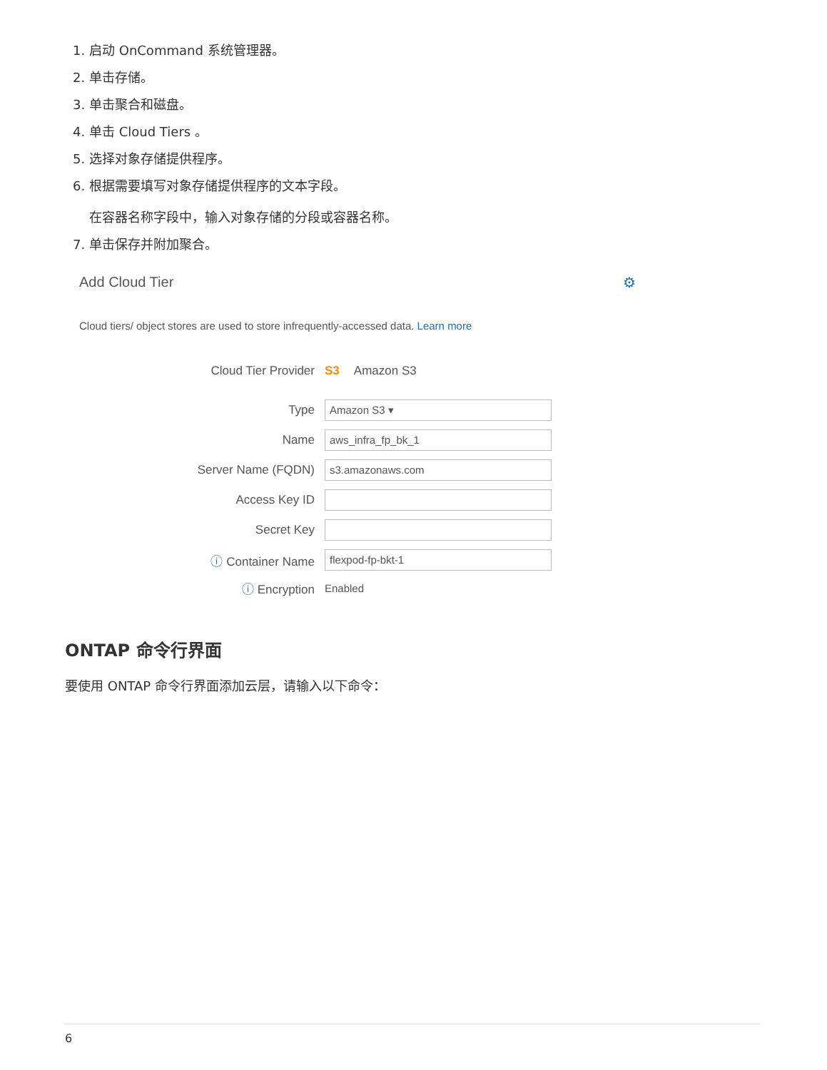1. 启动 OnCommand 系统管理器。
2. 单击存储。
3. 单击聚合和磁盘。
4. 单击 Cloud Tiers 。
5. 选择对象存储提供程序。
6. 根据需要填写对象存储提供程序的文本字段。
在容器名称字段中，输入对象存储的分段或容器名称。
7. 单击保存并附加聚合。
Add Cloud Tier ⚙
Cloud tiers/ object stores are used to store infrequently-accessed data. Learn more
Cloud Tier Provider S3 Amazon S3
Type Amazon S3 ▾
Name aws_infra_fp_bk_1
Server Name (FQDN) s3.amazonaws.com
Access Key ID
Secret Key
ⓘ Container Name flexpod-fp-bkt-1
ⓘ Encryption Enabled
ONTAP 命令行界面
要使用 ONTAP 命令行界面添加云层，请输入以下命令：
6